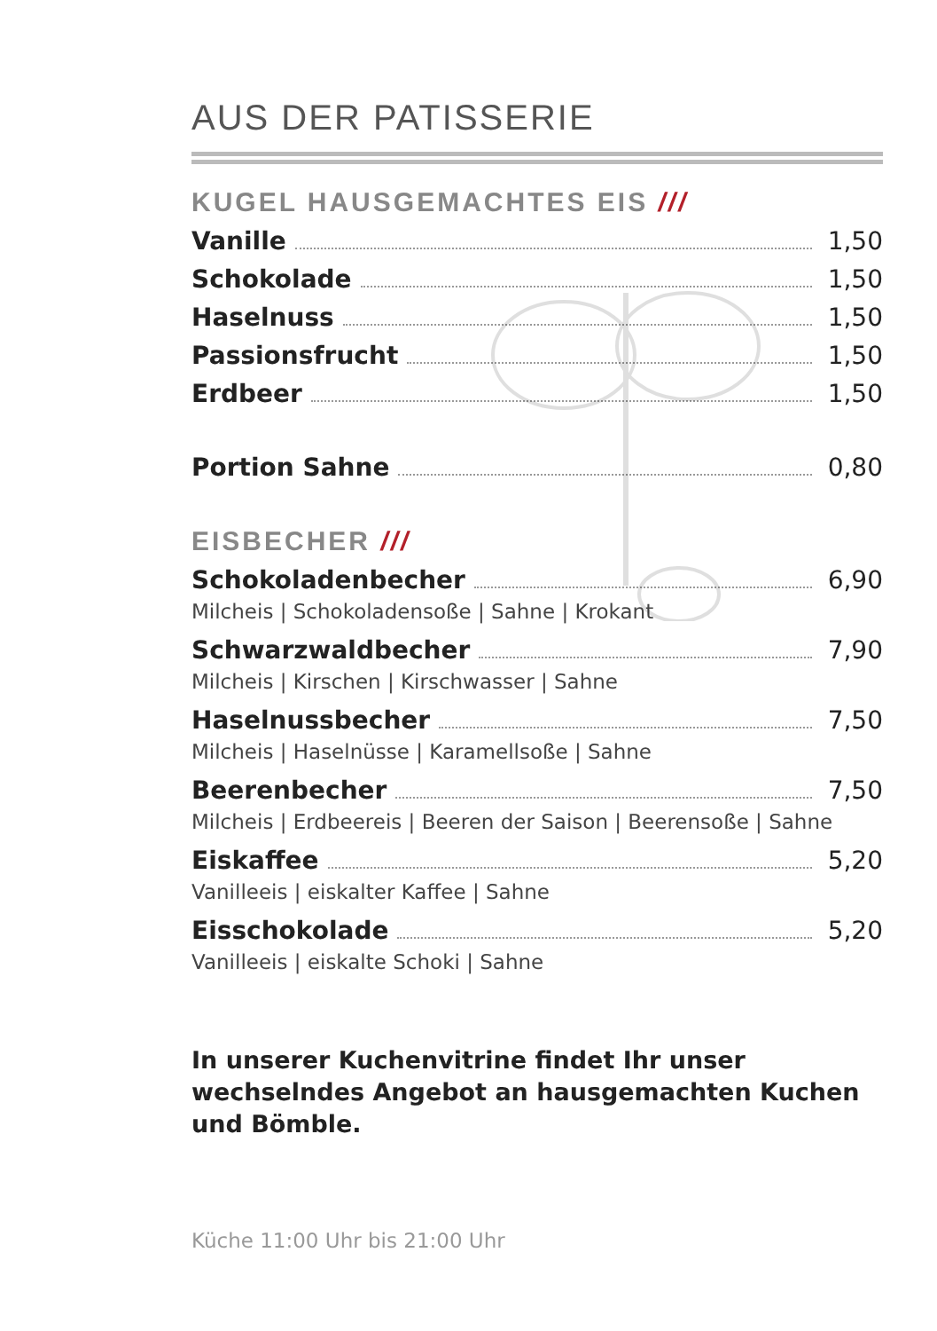AUS DER PATISSERIE
KUGEL HAUSGEMACHTES EIS ///
Vanille 1,50
Schokolade 1,50
Haselnuss 1,50
Passionsfrucht 1,50
Erdbeer 1,50
Portion Sahne 0,80
EISBECHER ///
Schokoladenbecher 6,90
Milcheis | Schokoladensoße | Sahne | Krokant
Schwarzwaldbecher 7,90
Milcheis | Kirschen | Kirschwasser | Sahne
Haselnussbecher 7,50
Milcheis | Haselnüsse | Karamellsoße | Sahne
Beerenbecher 7,50
Milcheis | Erdbeereis | Beeren der Saison | Beerensoße | Sahne
Eiskaffee 5,20
Vanilleeis | eiskalter Kaffee | Sahne
Eisschokolade 5,20
Vanilleeis | eiskalte Schoki | Sahne
In unserer Kuchenvitrine findet Ihr unser wechselndes Angebot an hausgemachten Kuchen und Bömble.
Küche 11:00 Uhr bis 21:00 Uhr